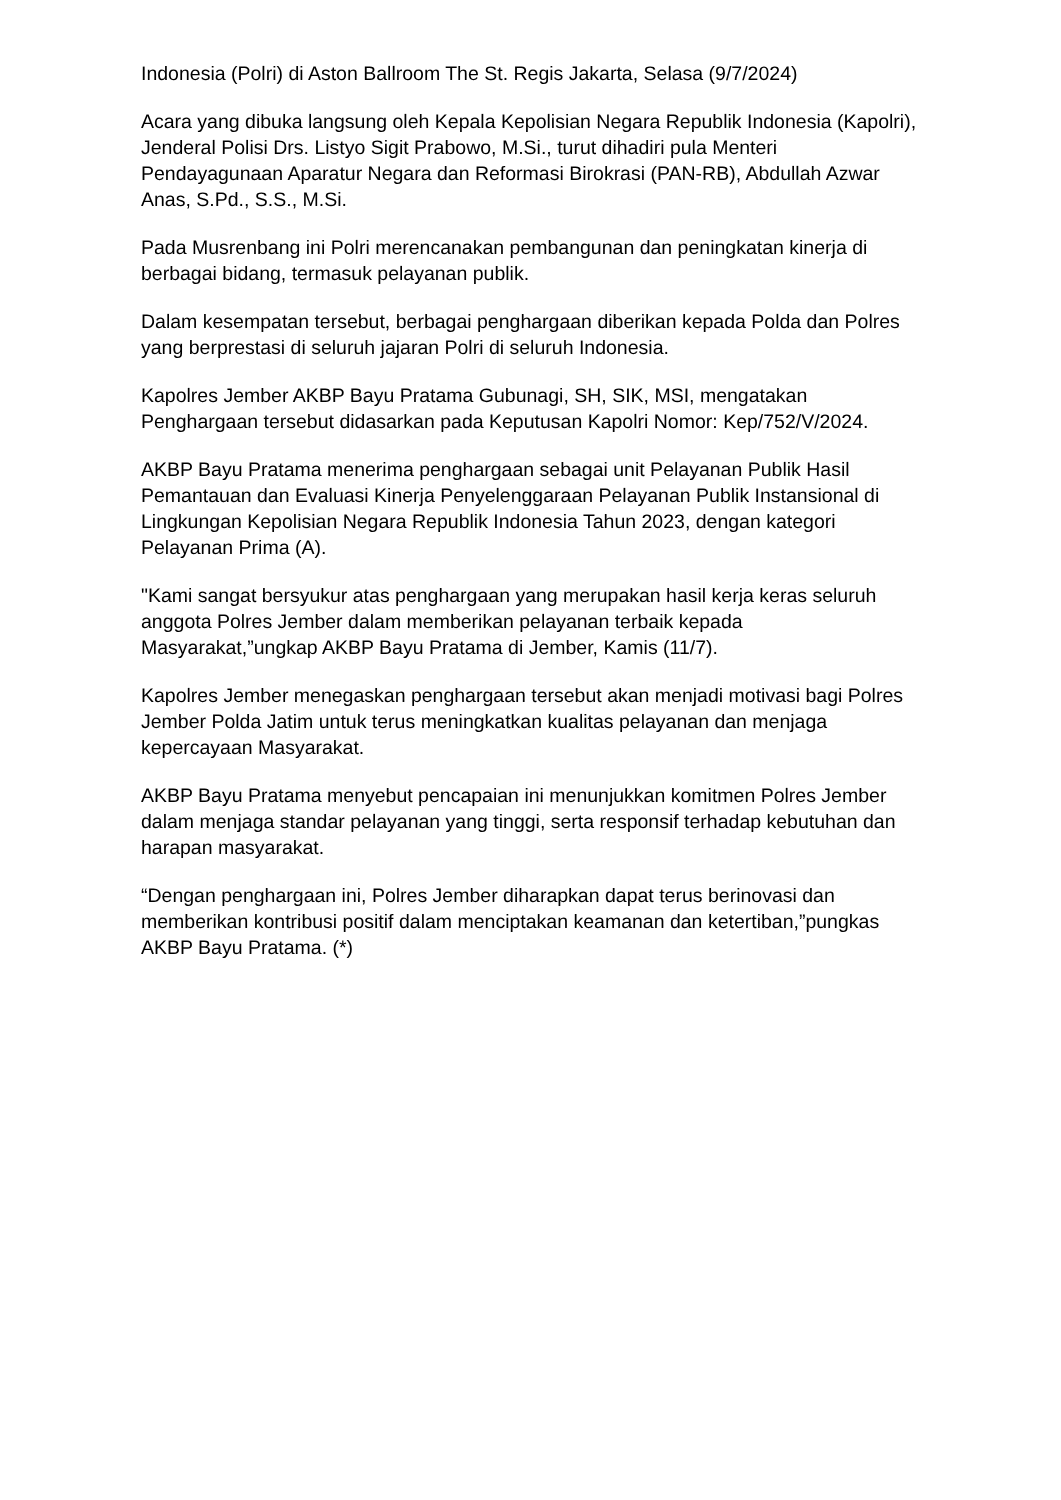Indonesia (Polri) di Aston Ballroom The St. Regis Jakarta, Selasa (9/7/2024)
Acara yang dibuka langsung oleh Kepala Kepolisian Negara Republik Indonesia (Kapolri), Jenderal Polisi Drs. Listyo Sigit Prabowo, M.Si., turut dihadiri pula Menteri Pendayagunaan Aparatur Negara dan Reformasi Birokrasi (PAN-RB), Abdullah Azwar Anas, S.Pd., S.S., M.Si.
Pada Musrenbang ini Polri merencanakan pembangunan dan peningkatan kinerja di berbagai bidang, termasuk pelayanan publik.
Dalam kesempatan tersebut, berbagai penghargaan diberikan kepada Polda dan Polres yang berprestasi di seluruh jajaran Polri di seluruh Indonesia.
Kapolres Jember AKBP Bayu Pratama Gubunagi, SH, SIK, MSI, mengatakan Penghargaan tersebut didasarkan pada Keputusan Kapolri Nomor: Kep/752/V/2024.
AKBP Bayu Pratama menerima penghargaan sebagai unit Pelayanan Publik Hasil Pemantauan dan Evaluasi Kinerja Penyelenggaraan Pelayanan Publik Instansional di Lingkungan Kepolisian Negara Republik Indonesia Tahun 2023, dengan kategori Pelayanan Prima (A).
"Kami sangat bersyukur atas penghargaan yang merupakan hasil kerja keras seluruh anggota Polres Jember dalam memberikan pelayanan terbaik kepada Masyarakat,”ungkap AKBP Bayu Pratama di Jember, Kamis (11/7).
Kapolres Jember menegaskan penghargaan tersebut akan menjadi motivasi bagi Polres Jember Polda Jatim untuk terus meningkatkan kualitas pelayanan dan menjaga kepercayaan Masyarakat.
AKBP Bayu Pratama menyebut pencapaian ini menunjukkan komitmen Polres Jember dalam menjaga standar pelayanan yang tinggi, serta responsif terhadap kebutuhan dan harapan masyarakat.
“Dengan penghargaan ini, Polres Jember diharapkan dapat terus berinovasi dan memberikan kontribusi positif dalam menciptakan keamanan dan ketertiban,”pungkas AKBP Bayu Pratama. (*)